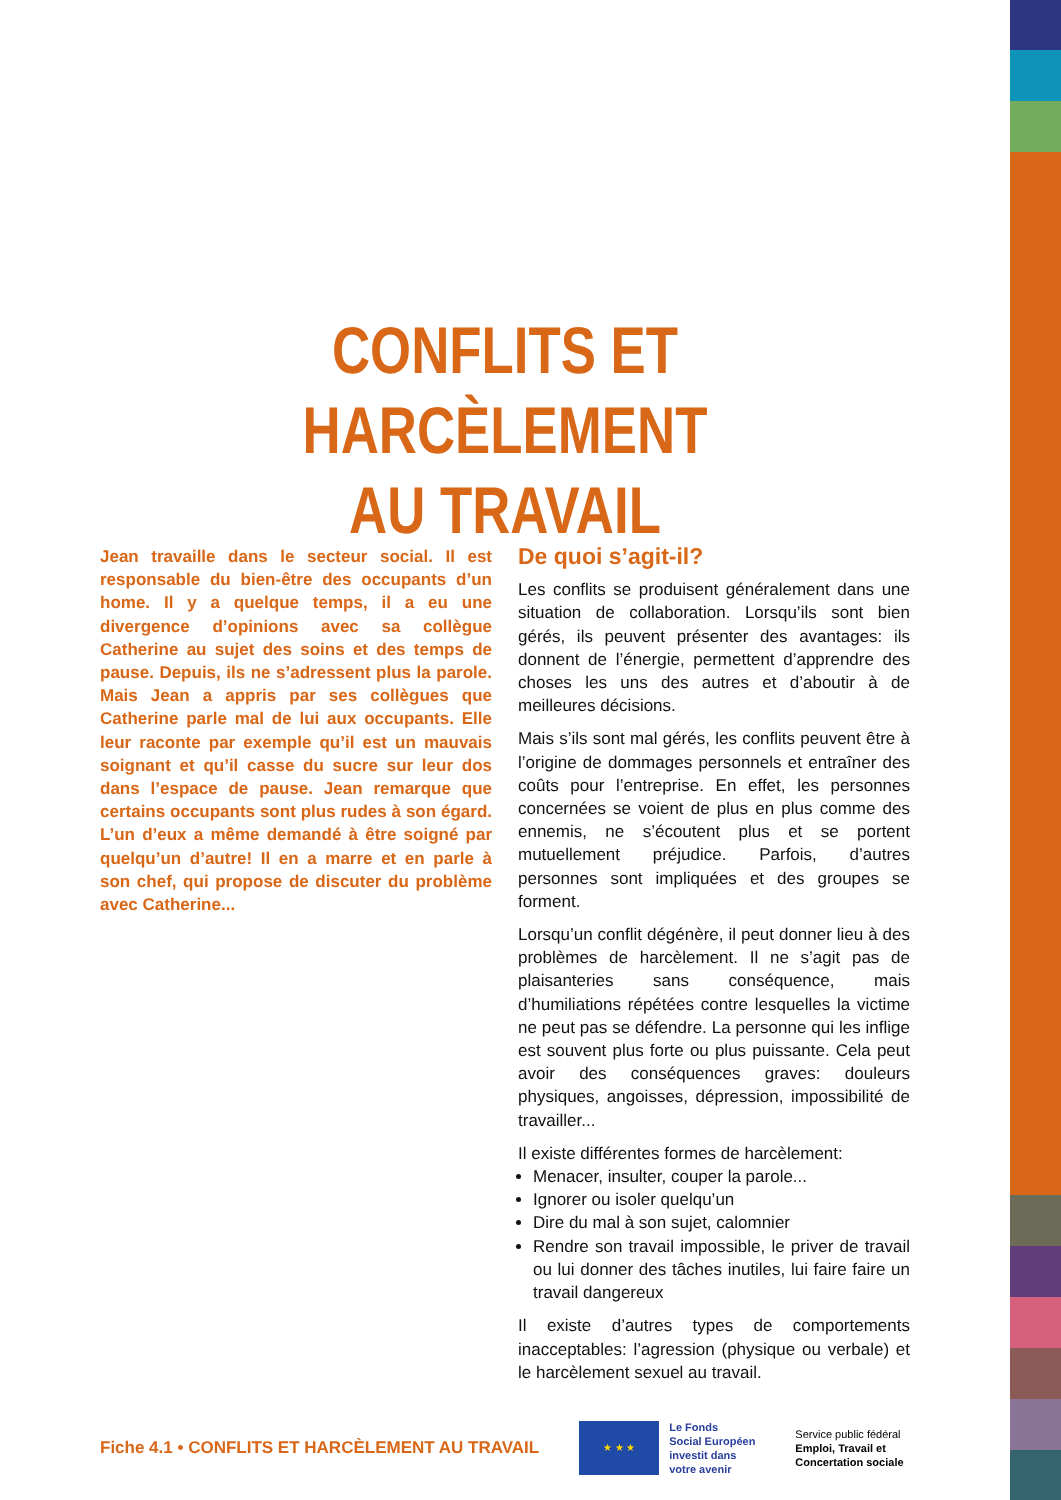CONFLITS ET HARCÈLEMENT
AU TRAVAIL
Jean travaille dans le secteur social. Il est responsable du bien-être des occupants d’un home. Il y a quelque temps, il a eu une divergence d’opinions avec sa collègue Catherine au sujet des soins et des temps de pause. Depuis, ils ne s’adressent plus la parole. Mais Jean a appris par ses collègues que Catherine parle mal de lui aux occupants. Elle leur raconte par exemple qu’il est un mauvais soignant et qu’il casse du sucre sur leur dos dans l’espace de pause. Jean remarque que certains occupants sont plus rudes à son égard. L’un d’eux a même demandé à être soigné par quelqu’un d’autre! Il en a marre et en parle à son chef, qui propose de discuter du problème avec Catherine...
De quoi s’agit-il?
Les conflits se produisent généralement dans une situation de collaboration. Lorsqu’ils sont bien gérés, ils peuvent présenter des avantages: ils donnent de l’énergie, permettent d’apprendre des choses les uns des autres et d’aboutir à de meilleures décisions.
Mais s’ils sont mal gérés, les conflits peuvent être à l’origine de dommages personnels et entraîner des coûts pour l’entreprise. En effet, les personnes concernées se voient de plus en plus comme des ennemis, ne s’écoutent plus et se portent mutuellement préjudice. Parfois, d’autres personnes sont impliquées et des groupes se forment.
Lorsqu’un conflit dégénère, il peut donner lieu à des problèmes de harcèlement. Il ne s’agit pas de plaisanteries sans conséquence, mais d’humiliations répétées contre lesquelles la victime ne peut pas se défendre. La personne qui les inflige est souvent plus forte ou plus puissante. Cela peut avoir des conséquences graves: douleurs physiques, angoisses, dépression, impossibilité de travailler...
Il existe différentes formes de harcèlement:
Menacer, insulter, couper la parole...
Ignorer ou isoler quelqu’un
Dire du mal à son sujet, calomnier
Rendre son travail impossible, le priver de travail ou lui donner des tâches inutiles, lui faire faire un travail dangereux
Il existe d’autres types de comportements inacceptables: l’agression (physique ou verbale) et le harcèlement sexuel au travail.
Fiche 4.1 • CONFLITS ET HARCÈLEMENT AU TRAVAIL
★ ★ ★
Le Fonds
Social Européen
investit dans
votre avenir
Service public fédéral
Emploi, Travail et
Concertation sociale